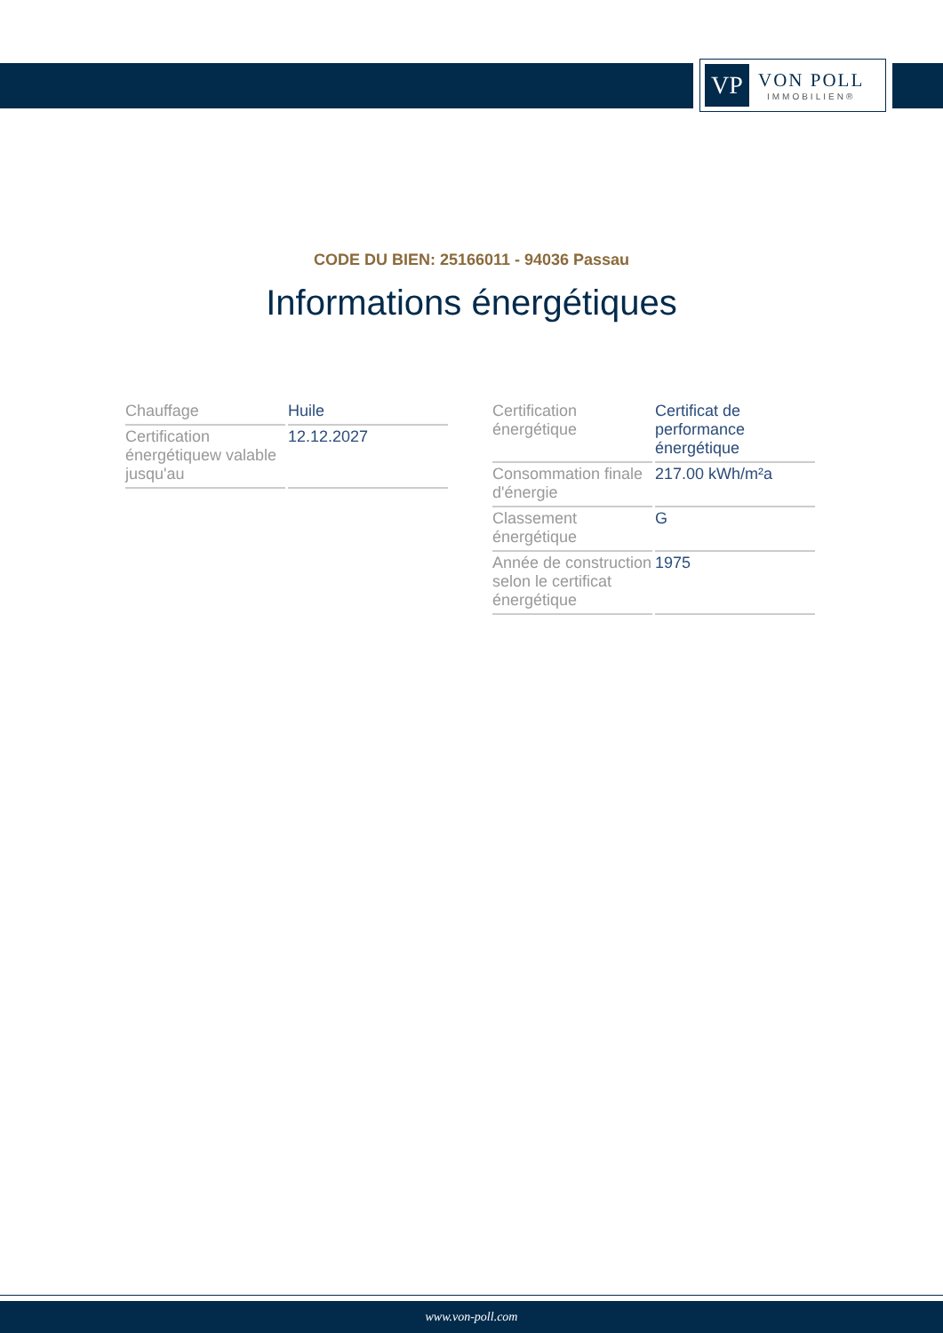VP
VON POLL
IMMOBILIEN®
CODE DU BIEN: 25166011 - 94036 Passau
Informations énergétiques
| Chauffage | Huile |
| Certification énergétiquew valable jusqu'au | 12.12.2027 |
| Certification énergétique | Certificat de performance énergétique |
| Consommation finale d'énergie | 217.00 kWh/m²a |
| Classement énergétique | G |
| Année de construction selon le certificat énergétique | 1975 |
www.von-poll.com